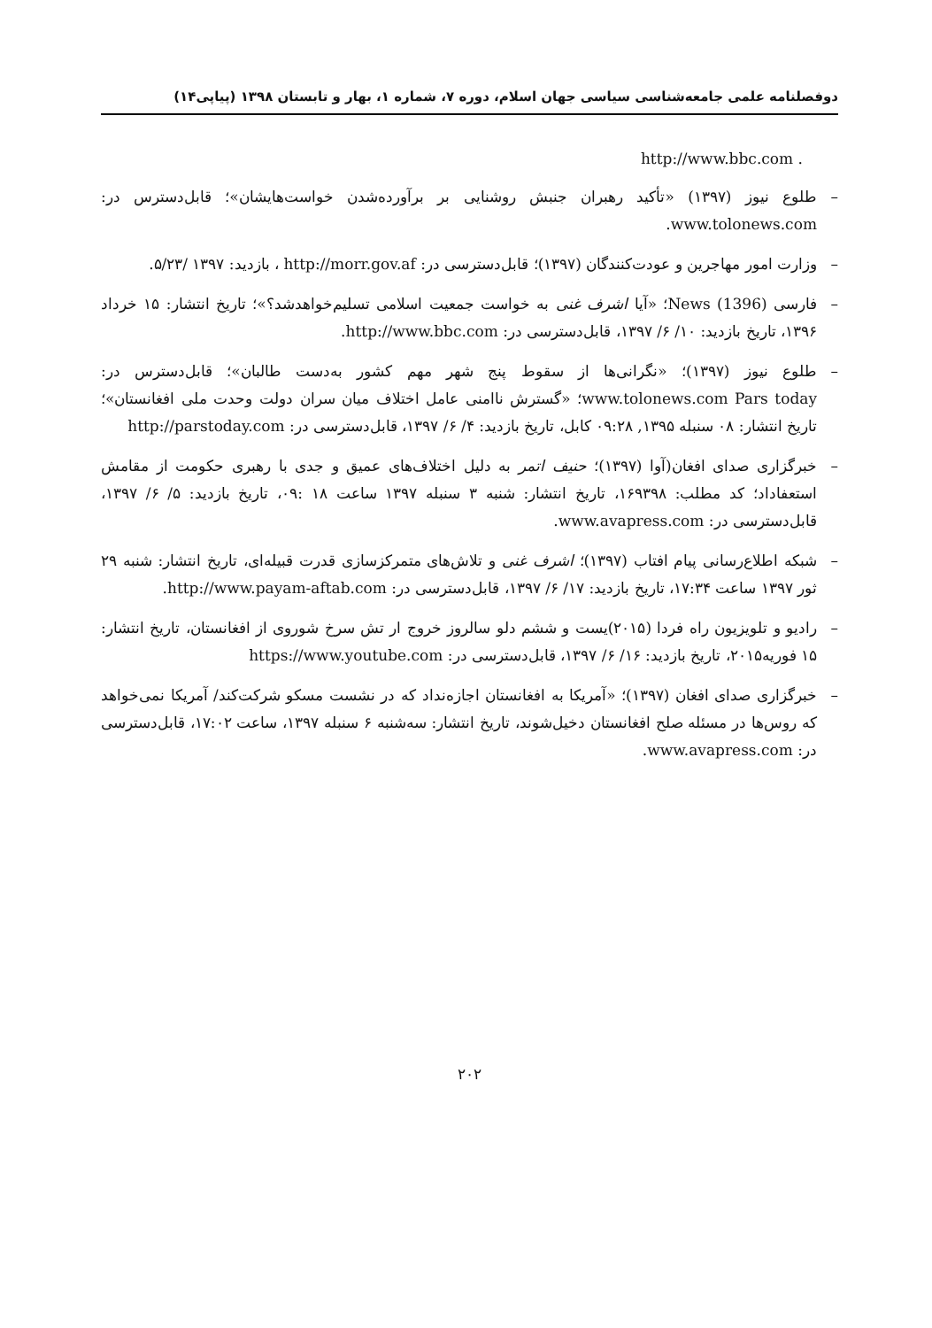دوفصلنامه علمی جامعه‌شناسی سیاسی جهان اسلام، دوره ۷، شماره ۱، بهار و تابستان ۱۳۹۸ (پیاپی۱۴)
. http://www.bbc.com
– طلوع نیوز (۱۳۹۷) «تأکید رهبران جنبش روشنایی بر برآورده‌شدن خواست‌هایشان»؛ قابل‌دسترس در: www.tolonews.com.
– وزارت امور مهاجرین و عودت‌کنندگان (۱۳۹۷)؛ قابل‌دسترسی در: http://morr.gov.af ، بازدید: ۱۳۹۷ /۵/۲۳.
– فارسی News (1396)؛ «آیا اشرف غنی به خواست جمعیت اسلامی تسلیم‌خواهدشد؟»؛ تاریخ انتشار: ۱۵ خرداد ۱۳۹۶، تاریخ بازدید: ۱۰/ ۶/ ۱۳۹۷، قابل‌دسترسی در: http://www.bbc.com.
– طلوع نیوز (۱۳۹۷)؛ «نگرانی‌ها از سقوط پنج شهر مهم کشور به‌دست طالبان»؛ قابل‌دسترس در: www.tolonews.com Pars today؛ «گسترش ناامنی عامل اختلاف میان سران دولت وحدت ملی افغانستان»؛ تاریخ انتشار: ۰۸ سنبله ۱۳۹۵, ۰۹:۲۸ کابل، تاریخ بازدید: ۴/ ۶/ ۱۳۹۷، قابل‌دسترسی در: http://parstoday.com
– خبرگزاری صدای افغان(آوا (۱۳۹۷)؛ حنیف اتمر به دلیل اختلاف‌های عمیق و جدی با رهبری حکومت از مقامش استعفاداد؛ کد مطلب: ۱۶۹۳۹۸، تاریخ انتشار: شنبه ۳ سنبله ۱۳۹۷ ساعت ۱۸ :۰۹، تاریخ بازدید: ۵/ ۶/ ۱۳۹۷، قابل‌دسترسی در: www.avapress.com.
– شبکه اطلاع‌رسانی پیام افتاب (۱۳۹۷)؛ اشرف غنی و تلاش‌های متمرکزسازی قدرت قبیله‌ای، تاریخ انتشار: شنبه ۲۹ ثور ۱۳۹۷ ساعت ۱۷:۳۴، تاریخ بازدید: ۱۷/ ۶/ ۱۳۹۷، قابل‌دسترسی در: http://www.payam-aftab.com.
– رادیو و تلویزیون راه فردا (۲۰۱۵)یست و ششم دلو سالروز خروج ار تش سرخ شوروی از افغانستان، تاریخ انتشار: ۱۵ فوریه۲۰۱۵، تاریخ بازدید: ۱۶/ ۶/ ۱۳۹۷، قابل‌دسترسی در: https://www.youtube.com
– خبرگزاری صدای افغان (۱۳۹۷)؛ «آمریکا به افغانستان اجازه‌نداد که در نشست مسکو شرکت‌کند/ آمریکا نمی‌خواهد که روس‌ها در مسئله صلح افغانستان دخیل‌شوند، تاریخ انتشار: سه‌شنبه ۶ سنبله ۱۳۹۷، ساعت ۱۷:۰۲، قابل‌دسترسی در: www.avapress.com.
۲۰۲